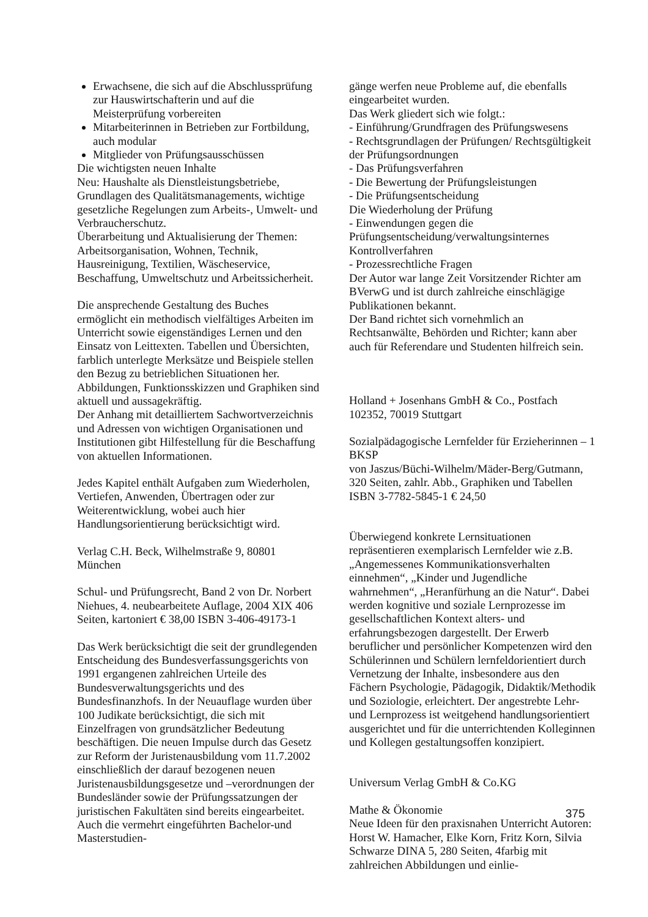Erwachsene, die sich auf die Abschlussprüfung zur Hauswirtschafterin und auf die Meisterprüfung vorbereiten
Mitarbeiterinnen in Betrieben zur Fortbildung, auch modular
Mitglieder von Prüfungsausschüssen
Die wichtigsten neuen Inhalte
Neu: Haushalte als Dienstleistungsbetriebe, Grundlagen des Qualitätsmanagements, wichtige gesetzliche Regelungen zum Arbeits-, Umwelt- und Verbraucherschutz.
Überarbeitung und Aktualisierung der Themen: Arbeitsorganisation, Wohnen, Technik, Hausreinigung, Textilien, Wäscheservice, Beschaffung, Umweltschutz und Arbeitssicherheit.
Die ansprechende Gestaltung des Buches ermöglicht ein methodisch vielfältiges Arbeiten im Unterricht sowie eigenständiges Lernen und den Einsatz von Leittexten. Tabellen und Übersichten, farblich unterlegte Merksätze und Beispiele stellen den Bezug zu betrieblichen Situationen her. Abbildungen, Funktionsskizzen und Graphiken sind aktuell und aussagekräftig.
Der Anhang mit detailliertem Sachwortverzeichnis und Adressen von wichtigen Organisationen und Institutionen gibt Hilfestellung für die Beschaffung von aktuellen Informationen.
Jedes Kapitel enthält Aufgaben zum Wiederholen, Vertiefen, Anwenden, Übertragen oder zur Weiterentwicklung, wobei auch hier Handlungsorientierung berücksichtigt wird.
Verlag C.H. Beck, Wilhelmstraße 9, 80801 München
Schul- und Prüfungsrecht, Band 2 von Dr. Norbert Niehues, 4. neubearbeitete Auflage, 2004 XIX 406 Seiten, kartoniert € 38,00 ISBN 3-406-49173-1
Das Werk berücksichtigt die seit der grundlegenden Entscheidung des Bundesverfassungsgerichts von 1991 ergangenen zahlreichen Urteile des Bundesverwaltungsgerichts und des Bundesfinanzhofs. In der Neuauflage wurden über 100 Judikate berücksichtigt, die sich mit Einzelfragen von grundsätzlicher Bedeutung beschäftigen. Die neuen Impulse durch das Gesetz zur Reform der Juristenausbildung vom 11.7.2002 einschließlich der darauf bezogenen neuen Juristenausbildungsgesetze und –verordnungen der Bundesländer sowie der Prüfungssatzungen der juristischen Fakultäten sind bereits eingearbeitet. Auch die vermehrt eingeführten Bachelor-und Masterstudien-
gänge werfen neue Probleme auf, die ebenfalls eingearbeitet wurden.
Das Werk gliedert sich wie folgt.:
- Einführung/Grundfragen des Prüfungswesens
- Rechtsgrundlagen der Prüfungen/ Rechtsgültigkeit der Prüfungsordnungen
- Das Prüfungsverfahren
- Die Bewertung der Prüfungsleistungen
- Die Prüfungsentscheidung
Die Wiederholung der Prüfung
- Einwendungen gegen die Prüfungsentscheidung/verwaltungsinternes Kontrollverfahren
- Prozessrechtliche Fragen
Der Autor war lange Zeit Vorsitzender Richter am BVerwG und ist durch zahlreiche einschlägige Publikationen bekannt.
Der Band richtet sich vornehmlich an Rechtsanwälte, Behörden und Richter; kann aber auch für Referendare und Studenten hilfreich sein.
Holland + Josenhans GmbH & Co., Postfach 102352, 70019 Stuttgart
Sozialpädagogische Lernfelder für Erzieherinnen – 1 BKSP
von Jaszus/Büchi-Wilhelm/Mäder-Berg/Gutmann, 320 Seiten, zahlr. Abb., Graphiken und Tabellen ISBN 3-7782-5845-1 € 24,50
Überwiegend konkrete Lernsituationen repräsentieren exemplarisch Lernfelder wie z.B. „Angemessenes Kommunikationsverhalten einnehmen“, „Kinder und Jugendliche wahrnehmen“, „Heranfürhung an die Natur“. Dabei werden kognitive und soziale Lernprozesse im gesellschaftlichen Kontext alters- und erfahrungsbezogen dargestellt. Der Erwerb beruflicher und persönlicher Kompetenzen wird den Schülerinnen und Schülern lernfeldorientiert durch Vernetzung der Inhalte, insbesondere aus den Fächern Psychologie, Pädagogik, Didaktik/Methodik und Soziologie, erleichtert. Der angestrebte Lehr- und Lernprozess ist weitgehend handlungsorientiert ausgerichtet und für die unterrichtenden Kolleginnen und Kollegen gestaltungsoffen konzipiert.
Universum Verlag GmbH & Co.KG
Mathe & Ökonomie
Neue Ideen für den praxisnahen Unterricht Autoren: Horst W. Hamacher, Elke Korn, Fritz Korn, Silvia Schwarze DINA 5, 280 Seiten, 4farbig mit zahlreichen Abbildungen und einlie-
375